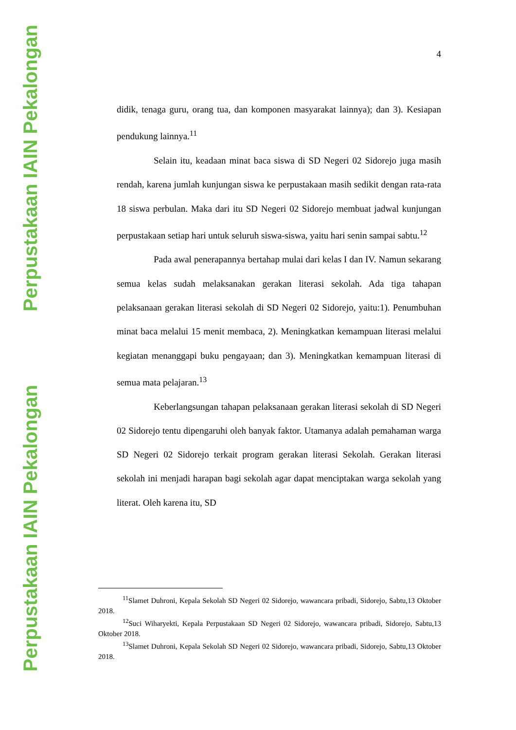Perpustakaan IAIN Pekalongan
Perpustakaan IAIN Pekalongan
4
didik, tenaga guru, orang tua, dan komponen masyarakat lainnya); dan 3). Kesiapan pendukung lainnya.<sup>11</sup>
Selain itu, keadaan minat baca siswa di SD Negeri 02 Sidorejo juga masih rendah, karena jumlah kunjungan siswa ke perpustakaan masih sedikit dengan rata-rata 18 siswa perbulan. Maka dari itu SD Negeri 02 Sidorejo membuat jadwal kunjungan perpustakaan setiap hari untuk seluruh siswa-siswa, yaitu hari senin sampai sabtu.<sup>12</sup>
Pada awal penerapannya bertahap mulai dari kelas I dan IV. Namun sekarang semua kelas sudah melaksanakan gerakan literasi sekolah. Ada tiga tahapan pelaksanaan gerakan literasi sekolah di SD Negeri 02 Sidorejo, yaitu:1). Penumbuhan minat baca melalui 15 menit membaca, 2). Meningkatkan kemampuan literasi melalui kegiatan menanggapi buku pengayaan; dan 3). Meningkatkan kemampuan literasi di semua mata pelajaran.<sup>13</sup>
Keberlangsungan tahapan pelaksanaan gerakan literasi sekolah di SD Negeri 02 Sidorejo tentu dipengaruhi oleh banyak faktor. Utamanya adalah pemahaman warga SD Negeri 02 Sidorejo terkait program gerakan literasi Sekolah. Gerakan literasi sekolah ini menjadi harapan bagi sekolah agar dapat menciptakan warga sekolah yang literat. Oleh karena itu, SD
<sup>11</sup> Slamet Duhroni, Kepala Sekolah SD Negeri 02 Sidorejo, wawancara pribadi, Sidorejo, Sabtu,13 Oktober 2018.
<sup>12</sup> Suci Wiharyekti, Kepala Perpustakaan SD Negeri 02 Sidorejo, wawancara pribadi, Sidorejo, Sabtu,13 Oktober 2018.
<sup>13</sup> Slamet Duhroni, Kepala Sekolah SD Negeri 02 Sidorejo, wawancara pribadi, Sidorejo, Sabtu,13 Oktober 2018.